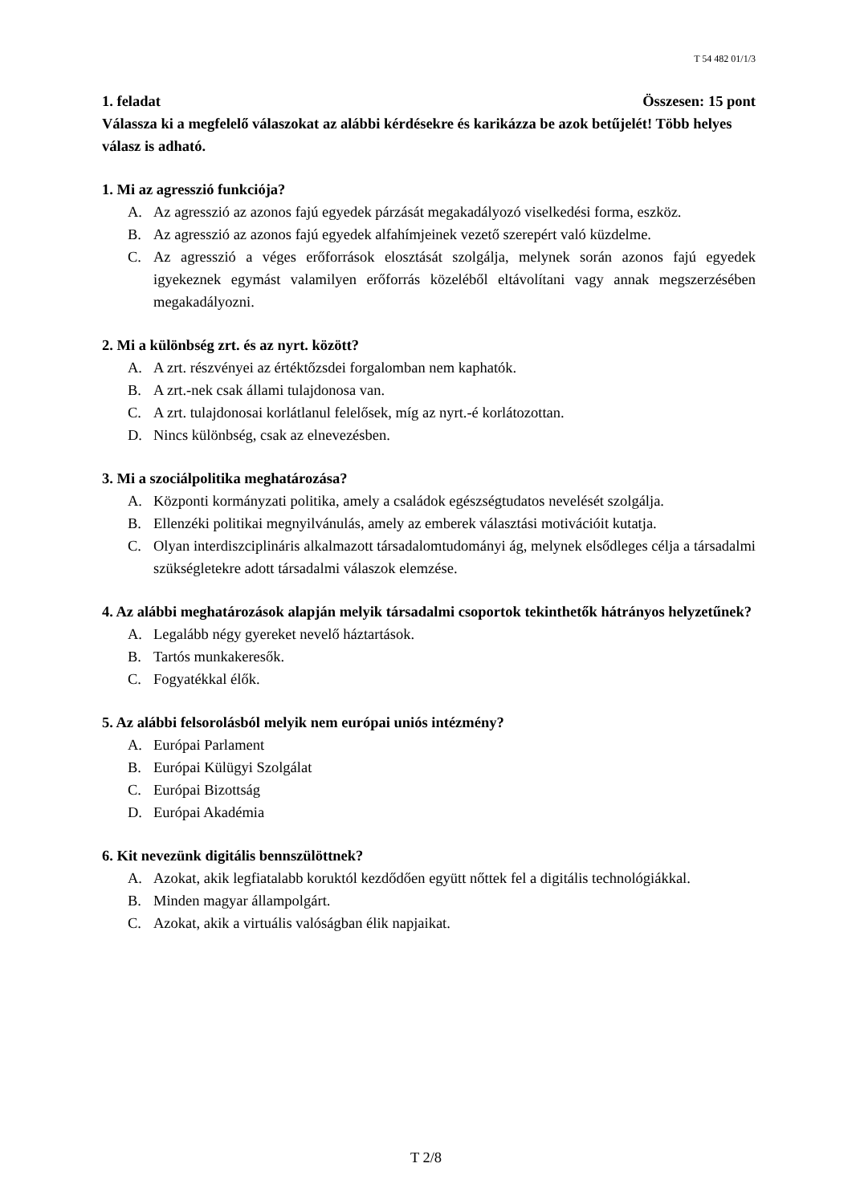T 54 482 01/1/3
1. feladat Összesen: 15 pont
Válassza ki a megfelelő válaszokat az alábbi kérdésekre és karikázza be azok betűjelét! Több helyes válasz is adható.
1. Mi az agresszió funkciója?
A. Az agresszió az azonos fajú egyedek párzását megakadályozó viselkedési forma, eszköz.
B. Az agresszió az azonos fajú egyedek alfahímjeinek vezető szerepért való küzdelme.
C. Az agresszió a véges erőforrások elosztását szolgálja, melynek során azonos fajú egyedek igyekeznek egymást valamilyen erőforrás közeléből eltávolítani vagy annak megszerzésében megakadályozni.
2. Mi a különbség zrt. és az nyrt. között?
A. A zrt. részvényei az értéktőzsdei forgalomban nem kaphatók.
B. A zrt.-nek csak állami tulajdonosa van.
C. A zrt. tulajdonosai korlátlanul felelősek, míg az nyrt.-é korlátozottan.
D. Nincs különbség, csak az elnevezésben.
3. Mi a szociálpolitika meghatározása?
A. Központi kormányzati politika, amely a családok egészségtudatos nevelését szolgálja.
B. Ellenzéki politikai megnyilvánulás, amely az emberek választási motivációit kutatja.
C. Olyan interdiszciplináris alkalmazott társadalomtudományi ág, melynek elsődleges célja a társadalmi szükségletekre adott társadalmi válaszok elemzése.
4. Az alábbi meghatározások alapján melyik társadalmi csoportok tekinthetők hátrányos helyzetűnek?
A. Legalább négy gyereket nevelő háztartások.
B. Tartós munkakeresők.
C. Fogyatékkal élők.
5. Az alábbi felsorolásból melyik nem európai uniós intézmény?
A. Európai Parlament
B. Európai Külügyi Szolgálat
C. Európai Bizottság
D. Európai Akadémia
6. Kit nevezünk digitális bennszülöttnek?
A. Azokat, akik legfiatalabb koruktól kezdődően együtt nőttek fel a digitális technológiákkal.
B. Minden magyar állampolgárt.
C. Azokat, akik a virtuális valóságban élik napjaikat.
T 2/8